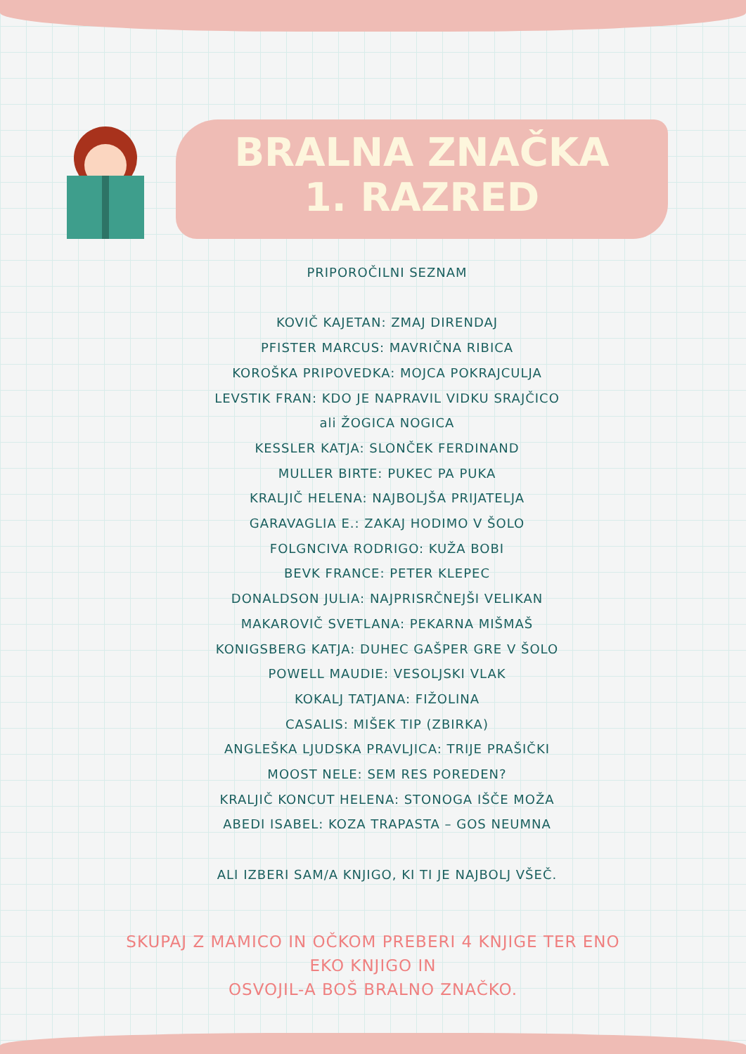BRALNA ZNAČKA
1. RAZRED
PRIPOROČILNI SEZNAM
KOVIČ KAJETAN: ZMAJ DIRENDAJ
PFISTER MARCUS: MAVRIČNA RIBICA
KOROŠKA PRIPOVEDKA: MOJCA POKRAJCULJA
LEVSTIK FRAN: KDO JE NAPRAVIL VIDKU SRAJČICO
ali ŽOGICA NOGICA
KESSLER KATJA: SLONČEK FERDINAND
MULLER BIRTE: PUKEC PA PUKA
KRALJIČ HELENA: NAJBOLJŠA PRIJATELJA
GARAVAGLIA E.: ZAKAJ HODIMO V ŠOLO
FOLGNCIVA RODRIGO: KUŽA BOBI
BEVK FRANCE: PETER KLEPEC
DONALDSON JULIA: NAJPRISRČNEJŠI VELIKAN
MAKAROVIČ SVETLANA: PEKARNA MIŠMAŠ
KONIGSBERG KATJA: DUHEC GAŠPER GRE V ŠOLO
POWELL MAUDIE: VESOLJSKI VLAK
KOKALJ TATJANA: FIŽOLINA
CASALIS: MIŠEK TIP (ZBIRKA)
ANGLEŠKA LJUDSKA PRAVLJICA: TRIJE PRAŠIČKI
MOOST NELE: SEM RES POREDEN?
KRALJIČ KONCUT HELENA: STONOGA IŠČE MOŽA
ABEDI ISABEL: KOZA TRAPASTA – GOS NEUMNA
ALI IZBERI SAM/A KNJIGO, KI TI JE NAJBOLJ VŠEČ.
SKUPAJ Z MAMICO IN OČKOM PREBERI 4 KNJIGE TER ENO
EKO KNJIGO IN
OSVOJIL-A BOŠ BRALNO ZNAČKO.